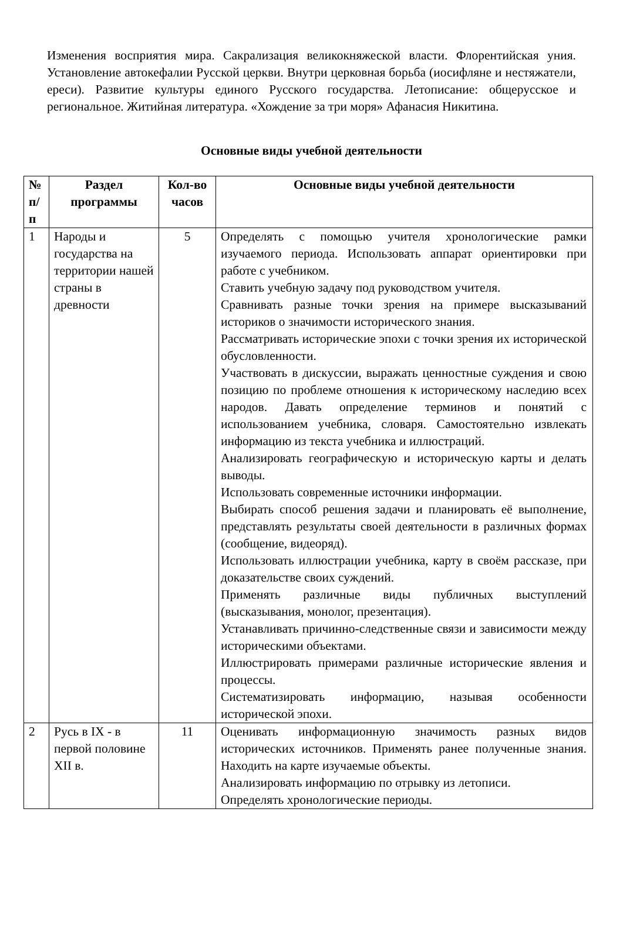Изменения восприятия мира. Сакрализация великокняжеской власти. Флорентийская уния. Установление автокефалии Русской церкви. Внутри церковная борьба (иосифляне и нестяжатели, ереси). Развитие культуры единого Русского государства. Летописание: общерусское и региональное. Житийная литература. «Хождение за три моря» Афанасия Никитина.
Основные виды учебной деятельности
| № п/п | Раздел программы | Кол-во часов | Основные виды учебной деятельности |
| --- | --- | --- | --- |
| 1 | Народы и государства на территории нашей страны в древности | 5 | Определять с помощью учителя хронологические рамки изучаемого периода. Использовать аппарат ориентировки при работе с учебником. Ставить учебную задачу под руководством учителя. Сравнивать разные точки зрения на примере высказываний историков о значимости исторического знания. Рассматривать исторические эпохи с точки зрения их исторической обусловленности. Участвовать в дискуссии, выражать ценностные суждения и свою позицию по проблеме отношения к историческому наследию всех народов. Давать определение терминов и понятий с использованием учебника, словаря. Самостоятельно извлекать информацию из текста учебника и иллюстраций. Анализировать географическую и историческую карты и делать выводы. Использовать современные источники информации. Выбирать способ решения задачи и планировать её выполнение, представлять результаты своей деятельности в различных формах (сообщение, видеоряд). Использовать иллюстрации учебника, карту в своём рассказе, при доказательстве своих суждений. Применять различные виды публичных выступлений (высказывания, монолог, презентация). Устанавливать причинно-следственные связи и зависимости между историческими объектами. Иллюстрировать примерами различные исторические явления и процессы. Систематизировать информацию, называя особенности исторической эпохи. |
| 2 | Русь в IX - в первой половине XII в. | 11 | Оценивать информационную значимость разных видов исторических источников. Применять ранее полученные знания. Находить на карте изучаемые объекты. Анализировать информацию по отрывку из летописи. Определять хронологические периоды. |